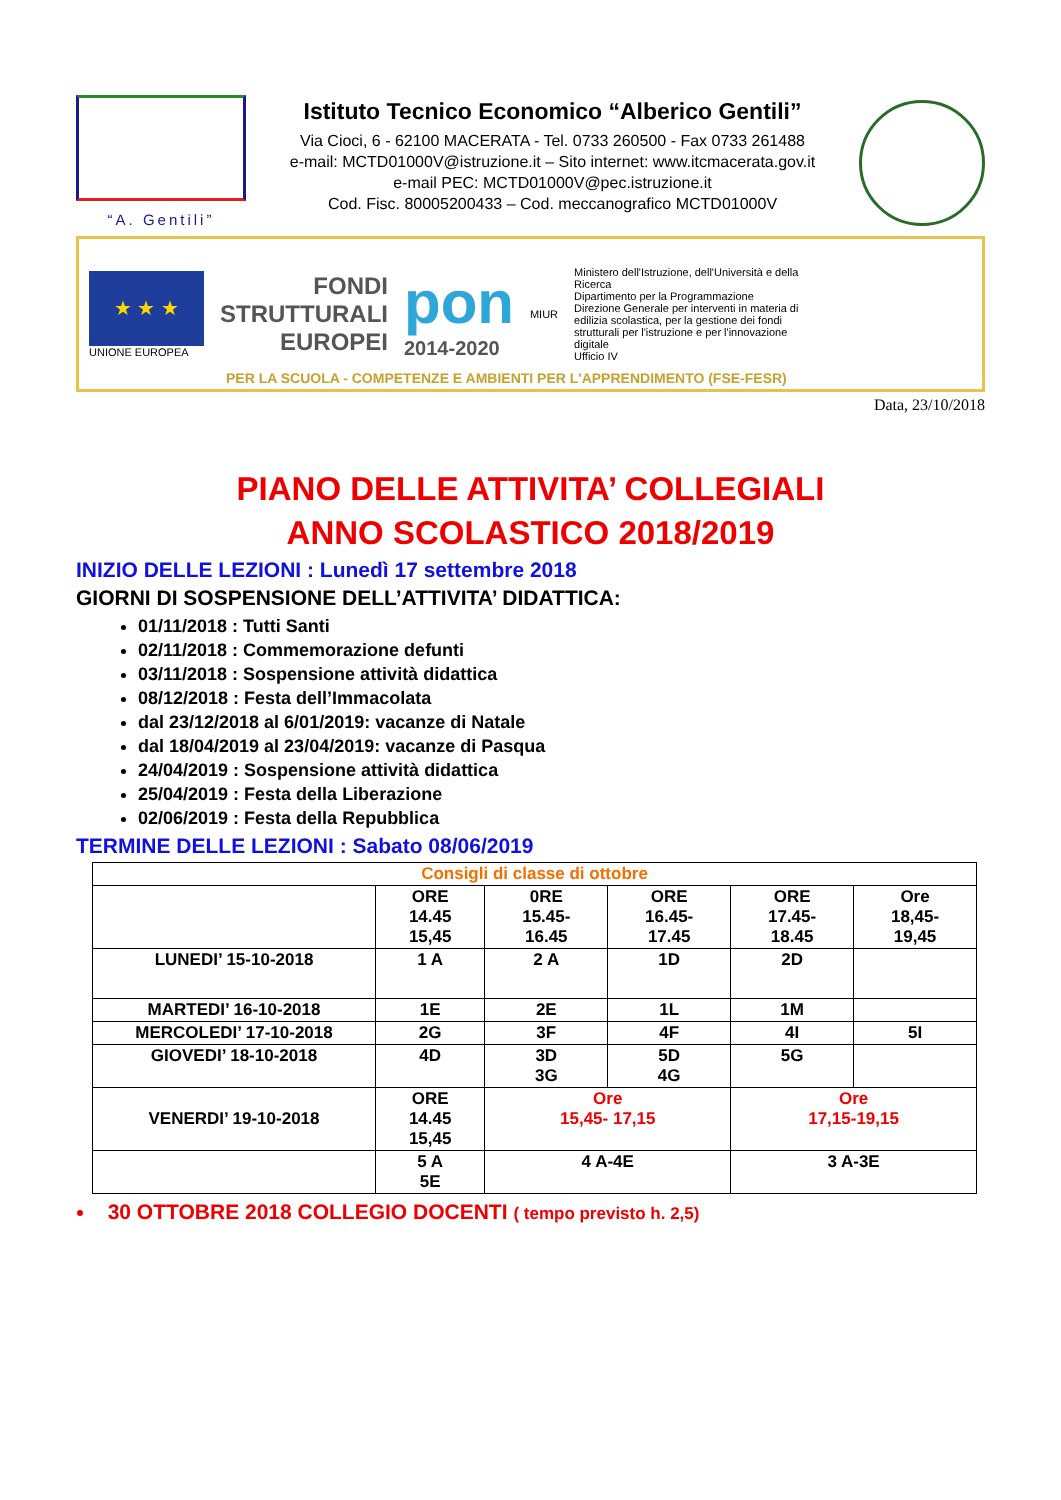“A. Gentili”
Istituto Tecnico Economico “Alberico Gentili”
Via Cioci, 6 - 62100 MACERATA - Tel. 0733 260500 - Fax 0733 261488
e-mail: MCTD01000V@istruzione.it – Sito internet: www.itcmacerata.gov.it
e-mail PEC: MCTD01000V@pec.istruzione.it
Cod. Fisc. 80005200433 – Cod. meccanografico MCTD01000V
★ ★ ★
UNIONE EUROPEA
FONDI
STRUTTURALI
EUROPEI
pon
2014-2020
MIUR
Ministero dell'Istruzione, dell'Università e della Ricerca
Dipartimento per la Programmazione
Direzione Generale per interventi in materia di edilizia scolastica, per la gestione dei fondi strutturali per l'istruzione e per l'innovazione digitale
Ufficio IV
PER LA SCUOLA - COMPETENZE E AMBIENTI PER L'APPRENDIMENTO (FSE-FESR)
Data, 23/10/2018
PIANO DELLE ATTIVITA’ COLLEGIALI
ANNO SCOLASTICO 2018/2019
INIZIO DELLE LEZIONI : Lunedì 17 settembre 2018
GIORNI DI SOSPENSIONE DELL’ATTIVITA’ DIDATTICA:
01/11/2018 : Tutti Santi
02/11/2018 : Commemorazione defunti
03/11/2018 : Sospensione attività didattica
08/12/2018 : Festa dell’Immacolata
dal 23/12/2018 al 6/01/2019: vacanze di Natale
dal 18/04/2019 al 23/04/2019: vacanze di Pasqua
24/04/2019 : Sospensione attività didattica
25/04/2019 : Festa della Liberazione
02/06/2019 : Festa della Repubblica
TERMINE DELLE LEZIONI : Sabato 08/06/2019
| Consigli di classe di ottobre | | | | | |
| --- | --- | --- | --- | --- | --- |
| | ORE 14.45 15,45 | 0RE 15.45- 16.45 | ORE 16.45- 17.45 | ORE 17.45- 18.45 | Ore 18,45- 19,45 |
| LUNEDI’ 15-10-2018 | 1 A | 2 A | 1D | 2D | |
| MARTEDI’ 16-10-2018 | 1E | 2E | 1L | 1M | |
| MERCOLEDI’ 17-10-2018 | 2G | 3F | 4F | 4I | 5I |
| GIOVEDI’ 18-10-2018 | 4D | 3D 3G | 5D 4G | 5G | |
| VENERDI’ 19-10-2018 | ORE 14.45 15,45 | Ore 15,45- 17,15 | | Ore 17,15-19,15 | |
| | 5 A 5E | 4 A-4E | | 3 A-3E | |
30 OTTOBRE 2018 COLLEGIO DOCENTI ( tempo previsto h. 2,5)